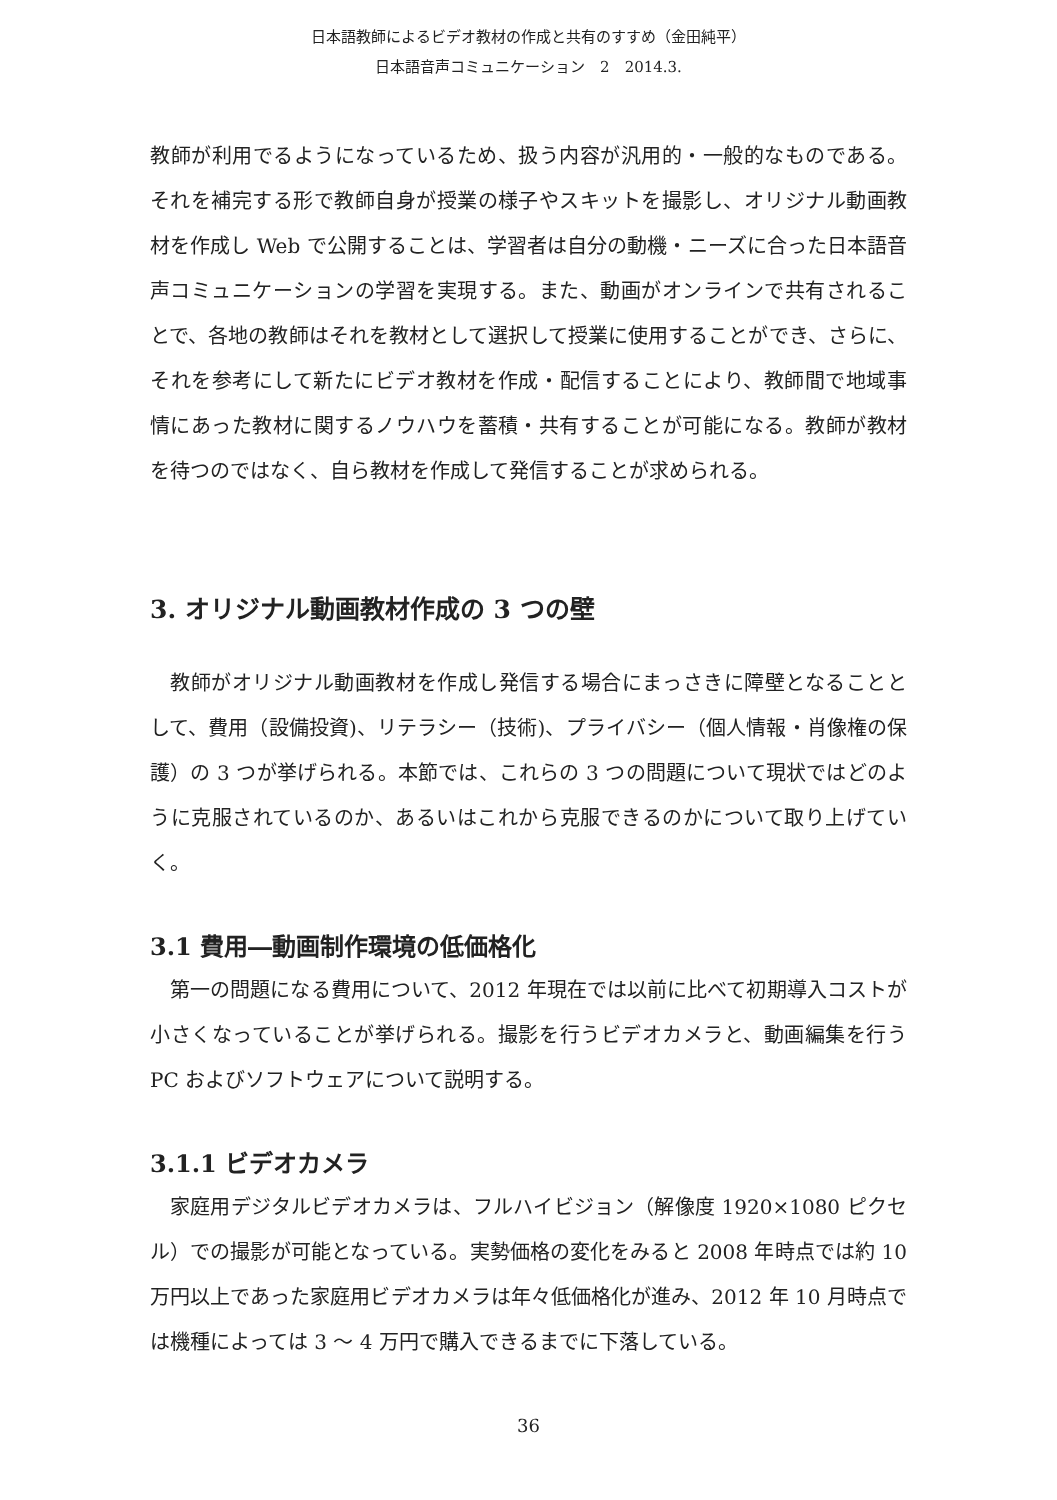日本語教師によるビデオ教材の作成と共有のすすめ（金田純平）
日本語音声コミュニケーション　2　2014.3.
教師が利用でるようになっているため、扱う内容が汎用的・一般的なものである。それを補完する形で教師自身が授業の様子やスキットを撮影し、オリジナル動画教材を作成し Web で公開することは、学習者は自分の動機・ニーズに合った日本語音声コミュニケーションの学習を実現する。また、動画がオンラインで共有されることで、各地の教師はそれを教材として選択して授業に使用することができ、さらに、それを参考にして新たにビデオ教材を作成・配信することにより、教師間で地域事情にあった教材に関するノウハウを蓄積・共有することが可能になる。教師が教材を待つのではなく、自ら教材を作成して発信することが求められる。
3. オリジナル動画教材作成の 3 つの壁
教師がオリジナル動画教材を作成し発信する場合にまっさきに障壁となることとして、費用（設備投資)、リテラシー（技術)、プライバシー（個人情報・肖像権の保護）の 3 つが挙げられる。本節では、これらの 3 つの問題について現状ではどのように克服されているのか、あるいはこれから克服できるのかについて取り上げていく。
3.1 費用―動画制作環境の低価格化
第一の問題になる費用について、2012 年現在では以前に比べて初期導入コストが小さくなっていることが挙げられる。撮影を行うビデオカメラと、動画編集を行う PC およびソフトウェアについて説明する。
3.1.1 ビデオカメラ
家庭用デジタルビデオカメラは、フルハイビジョン（解像度 1920×1080 ピクセル）での撮影が可能となっている。実勢価格の変化をみると 2008 年時点では約 10 万円以上であった家庭用ビデオカメラは年々低価格化が進み、2012 年 10 月時点では機種によっては 3 ～ 4 万円で購入できるまでに下落している。
36